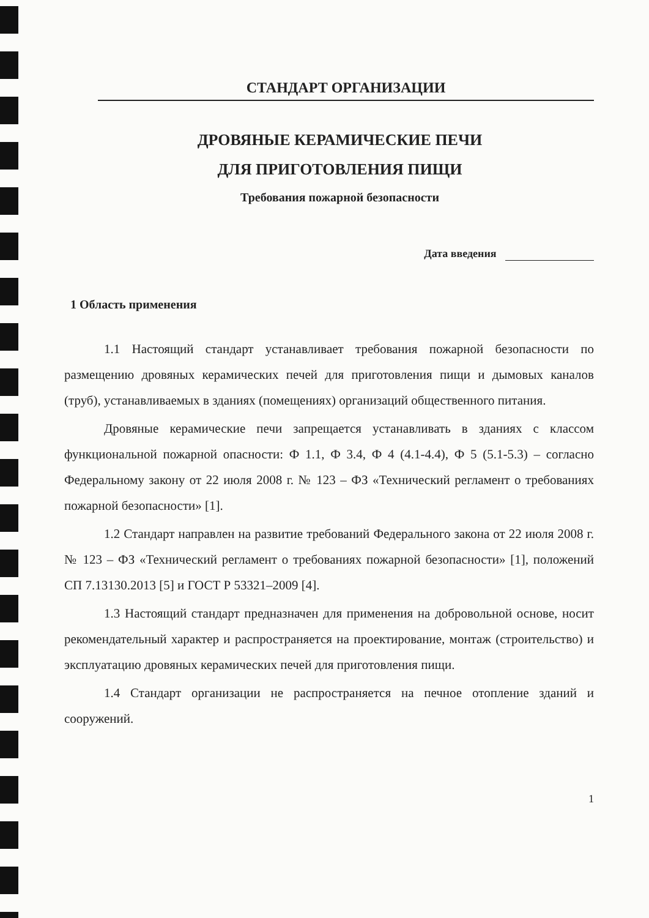СТАНДАРТ ОРГАНИЗАЦИИ
ДРОВЯНЫЕ КЕРАМИЧЕСКИЕ ПЕЧИ
ДЛЯ ПРИГОТОВЛЕНИЯ ПИЩИ
Требования пожарной безопасности
Дата введения
1 Область применения
1.1 Настоящий стандарт устанавливает требования пожарной безопасности по размещению дровяных керамических печей для приготовления пищи и дымовых каналов (труб), устанавливаемых в зданиях (помещениях) организаций общественного питания.
Дровяные керамические печи запрещается устанавливать в зданиях с классом функциональной пожарной опасности: Ф 1.1, Ф 3.4, Ф 4 (4.1-4.4), Ф 5 (5.1-5.3) – согласно Федеральному закону от 22 июля 2008 г. № 123 – ФЗ «Технический регламент о требованиях пожарной безопасности» [1].
1.2 Стандарт направлен на развитие требований Федерального закона от 22 июля 2008 г. № 123 – ФЗ «Технический регламент о требованиях пожарной безопасности» [1], положений СП 7.13130.2013 [5] и ГОСТ Р 53321–2009 [4].
1.3 Настоящий стандарт предназначен для применения на добровольной основе, носит рекомендательный характер и распространяется на проектирование, монтаж (строительство) и эксплуатацию дровяных керамических печей для приготовления пищи.
1.4 Стандарт организации не распространяется на печное отопление зданий и сооружений.
1